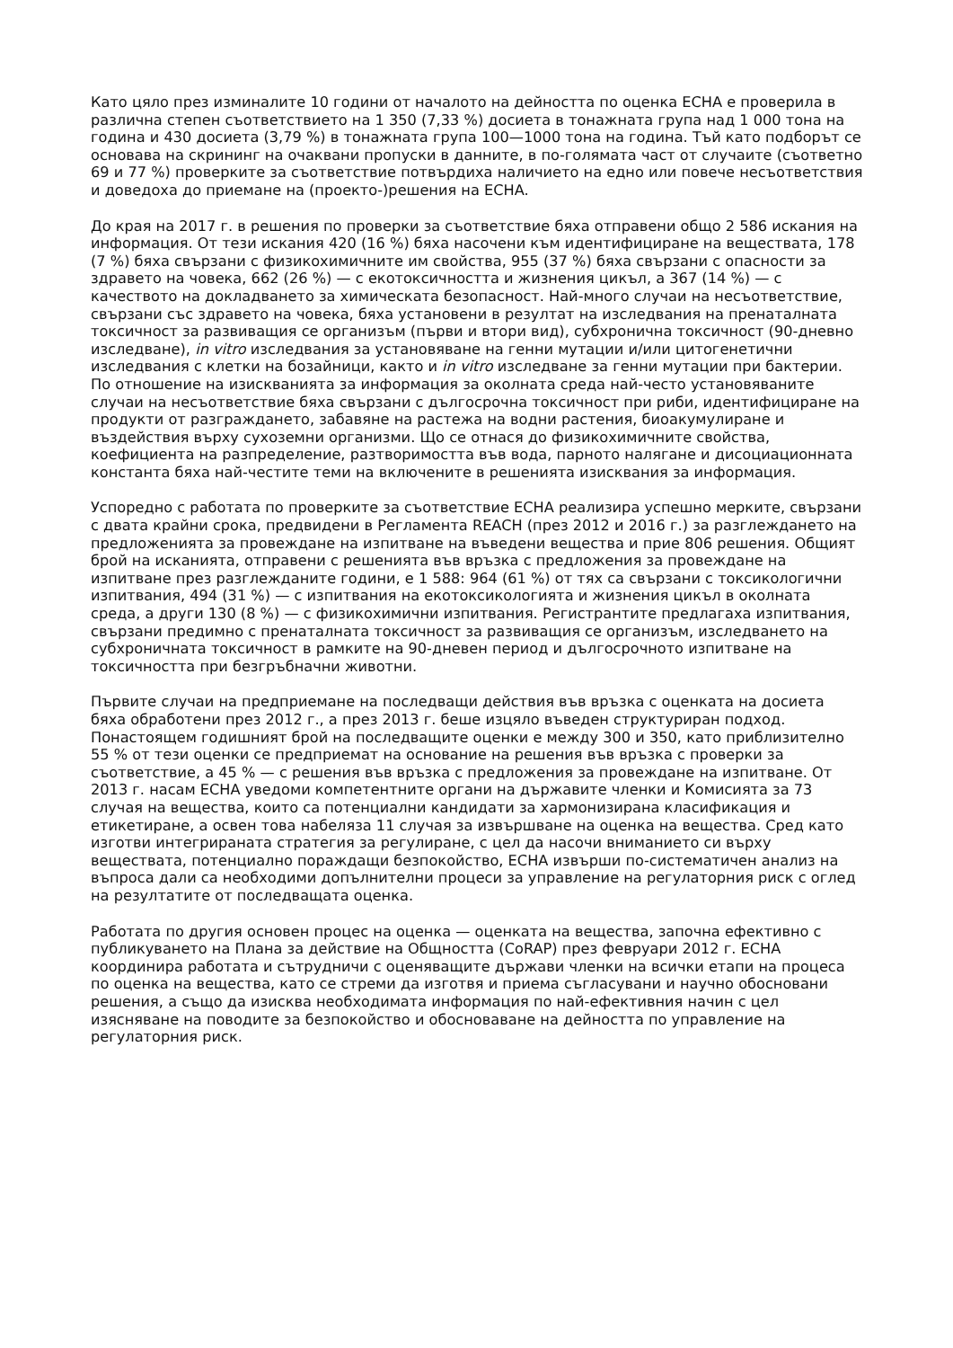Като цяло през изминалите 10 години от началото на дейността по оценка ECHA е проверила в различна степен съответствието на 1 350 (7,33 %) досиета в тонажната група над 1 000 тона на година и 430 досиета (3,79 %) в тонажната група 100—1000 тона на година. Тъй като подборът се основава на скрининг на очаквани пропуски в данните, в по-голямата част от случаите (съответно 69 и 77 %) проверките за съответствие потвърдиха наличието на едно или повече несъответствия и доведоха до приемане на (проекто-)решения на ECHA.
До края на 2017 г. в решения по проверки за съответствие бяха отправени общо 2 586 искания на информация. От тези искания 420 (16 %) бяха насочени към идентифициране на веществата, 178 (7 %) бяха свързани с физикохимичните им свойства, 955 (37 %) бяха свързани с опасности за здравето на човека, 662 (26 %) — с екотоксичността и жизнения цикъл, а 367 (14 %) — с качеството на докладването за химическата безопасност. Най-много случаи на несъответствие, свързани със здравето на човека, бяха установени в резултат на изследвания на пренаталната токсичност за развиващия се организъм (първи и втори вид), субхронична токсичност (90-дневно изследване), in vitro изследвания за установяване на генни мутации и/или цитогенетични изследвания с клетки на бозайници, както и in vitro изследване за генни мутации при бактерии. По отношение на изискванията за информация за околната среда най-често установяваните случаи на несъответствие бяха свързани с дългосрочна токсичност при риби, идентифициране на продукти от разграждането, забавяне на растежа на водни растения, биоакумулиране и въздействия върху сухоземни организми. Що се отнася до физикохимичните свойства, коефициента на разпределение, разтворимостта във вода, парното налягане и дисоциационната константа бяха най-честите теми на включените в решенията изисквания за информация.
Успоредно с работата по проверките за съответствие ECHA реализира успешно мерките, свързани с двата крайни срока, предвидени в Регламента REACH (през 2012 и 2016 г.) за разглеждането на предложенията за провеждане на изпитване на въведени вещества и прие 806 решения. Общият брой на исканията, отправени с решенията във връзка с предложения за провеждане на изпитване през разглежданите години, е 1 588: 964 (61 %) от тях са свързани с токсикологични изпитвания, 494 (31 %) — с изпитвания на екотоксикологията и жизнения цикъл в околната среда, а други 130 (8 %) — с физикохимични изпитвания. Регистрантите предлагаха изпитвания, свързани предимно с пренаталната токсичност за развиващия се организъм, изследването на субхроничната токсичност в рамките на 90-дневен период и дългосрочното изпитване на токсичността при безгръбначни животни.
Първите случаи на предприемане на последващи действия във връзка с оценката на досиета бяха обработени през 2012 г., а през 2013 г. беше изцяло въведен структуриран подход. Понастоящем годишният брой на последващите оценки е между 300 и 350, като приблизително 55 % от тези оценки се предприемат на основание на решения във връзка с проверки за съответствие, а 45 % — с решения във връзка с предложения за провеждане на изпитване. От 2013 г. насам ECHA уведоми компетентните органи на държавите членки и Комисията за 73 случая на вещества, които са потенциални кандидати за хармонизирана класификация и етикетиране, а освен това набеляза 11 случая за извършване на оценка на вещества. Сред като изготви интегрираната стратегия за регулиране, с цел да насочи вниманието си върху веществата, потенциално пораждащи безпокойство, ECHA извърши по-систематичен анализ на въпроса дали са необходими допълнителни процеси за управление на регулаторния риск с оглед на резултатите от последващата оценка.
Работата по другия основен процес на оценка — оценката на вещества, започна ефективно с публикуването на Плана за действие на Общността (CoRAP) през февруари 2012 г. ECHA координира работата и сътрудничи с оценяващите държави членки на всички етапи на процеса по оценка на вещества, като се стреми да изготвя и приема съгласувани и научно обосновани решения, а също да изисква необходимата информация по най-ефективния начин с цел изясняване на поводите за безпокойство и обосноваване на дейността по управление на регулаторния риск.